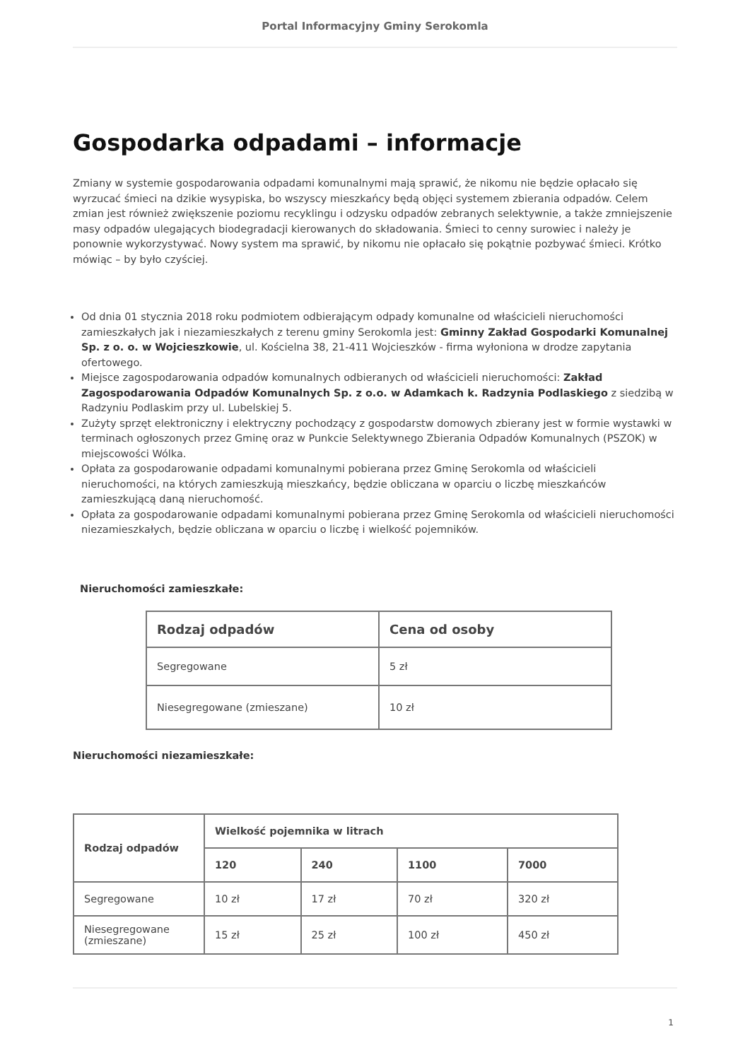Portal Informacyjny Gminy Serokomla
Gospodarka odpadami – informacje
Zmiany w systemie gospodarowania odpadami komunalnymi mają sprawić, że nikomu nie będzie opłacało się wyrzucać śmieci na dzikie wysypiska, bo wszyscy mieszkańcy będą objęci systemem zbierania odpadów. Celem zmian jest również zwiększenie poziomu recyklingu i odzysku odpadów zebranych selektywnie, a także zmniejszenie masy odpadów ulegających biodegradacji kierowanych do składowania. Śmieci to cenny surowiec i należy je ponownie wykorzystywać. Nowy system ma sprawić, by nikomu nie opłacało się pokątnie pozbywać śmieci. Krótko mówiąc – by było czyściej.
Od dnia 01 stycznia 2018 roku podmiotem odbierającym odpady komunalne od właścicieli nieruchomości zamieszkałych jak i niezamieszkałych z terenu gminy Serokomla jest: Gminny Zakład Gospodarki Komunalnej Sp. z o. o. w Wojcieszkowie, ul. Kościelna 38, 21-411 Wojcieszków - firma wyłoniona w drodze zapytania ofertowego.
Miejsce zagospodarowania odpadów komunalnych odbieranych od właścicieli nieruchomości: Zakład Zagospodarowania Odpadów Komunalnych Sp. z o.o. w Adamkach k. Radzynia Podlaskiego z siedzibą w Radzyniu Podlaskim przy ul. Lubelskiej 5.
Zużyty sprzęt elektroniczny i elektryczny pochodzący z gospodarstw domowych zbierany jest w formie wystawki w terminach ogłoszonych przez Gminę oraz w Punkcie Selektywnego Zbierania Odpadów Komunalnych (PSZOK) w miejscowości Wólka.
Opłata za gospodarowanie odpadami komunalnymi pobierana przez Gminę Serokomla od właścicieli nieruchomości, na których zamieszkują mieszkańcy, będzie obliczana w oparciu o liczbę mieszkańców zamieszkującą daną nieruchomość.
Opłata za gospodarowanie odpadami komunalnymi pobierana przez Gminę Serokomla od właścicieli nieruchomości niezamieszkałych, będzie obliczana w oparciu o liczbę i wielkość pojemników.
Nieruchomości zamieszkałe:
| Rodzaj odpadów | Cena od osoby |
| --- | --- |
| Segregowane | 5 zł |
| Niesegregowane (zmieszane) | 10 zł |
Nieruchomości niezamieszkałe:
| Rodzaj odpadów | Wielkość pojemnika w litrach | | | |
| --- | --- | --- | --- | --- |
| | 120 | 240 | 1100 | 7000 |
| Segregowane | 10 zł | 17 zł | 70 zł | 320 zł |
| Niesegregowane (zmieszane) | 15 zł | 25 zł | 100 zł | 450 zł |
1